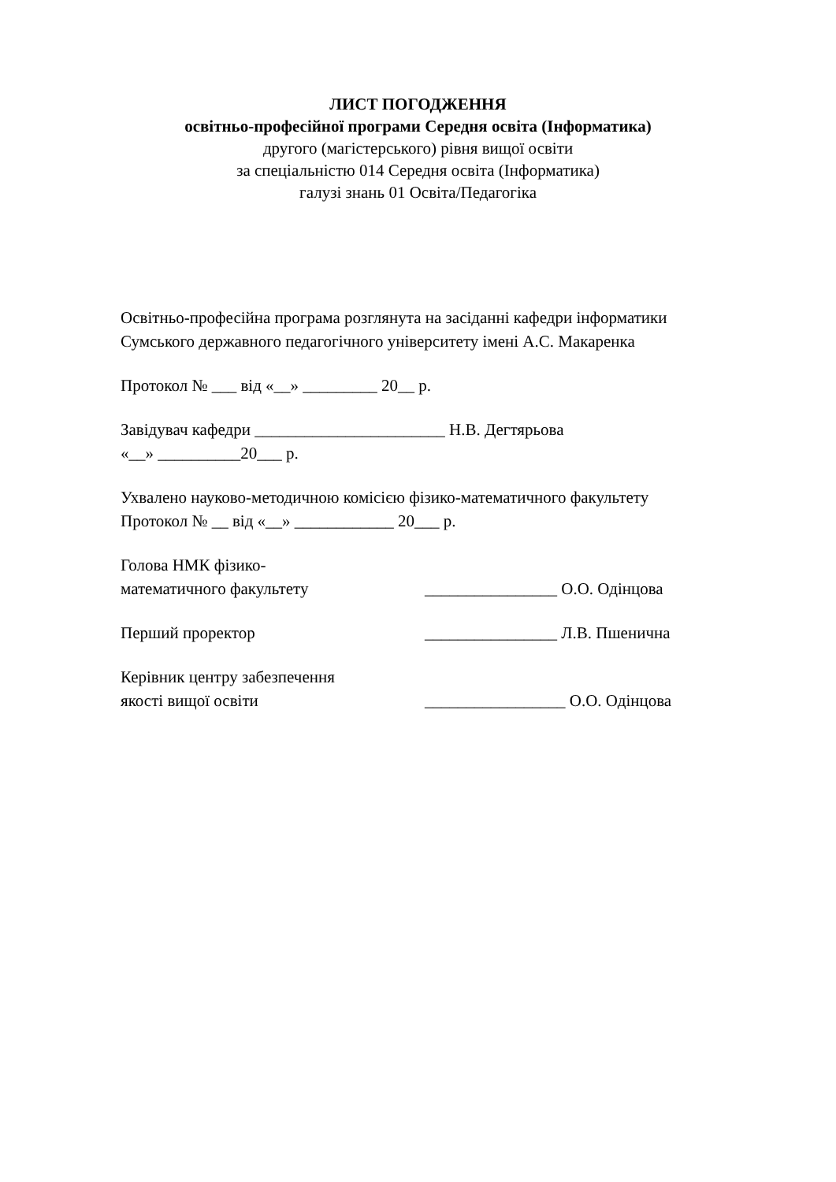ЛИСТ ПОГОДЖЕННЯ
освітньо-професійної програми Середня освіта (Інформатика)
другого (магістерського) рівня вищої освіти
за спеціальністю 014 Середня освіта (Інформатика)
галузі знань 01 Освіта/Педагогіка
Освітньо-професійна програма розглянута на засіданні кафедри інформатики
Сумського державного педагогічного університету імені А.С. Макаренка
Протокол № ___ від «__» _________ 20__ р.
Завідувач кафедри _______________________ Н.В. Дегтярьова
«__» __________20___ р.
Ухвалено науково-методичною комісією фізико-математичного факультету
Протокол № __ від «__» ____________ 20___ р.
Голова НМК фізико-
математичного факультету ________________ О.О. Одінцова
Перший проректор ________________ Л.В. Пшенична
Керівник центру забезпечення
якості вищої освіти _________________ О.О. Одінцова